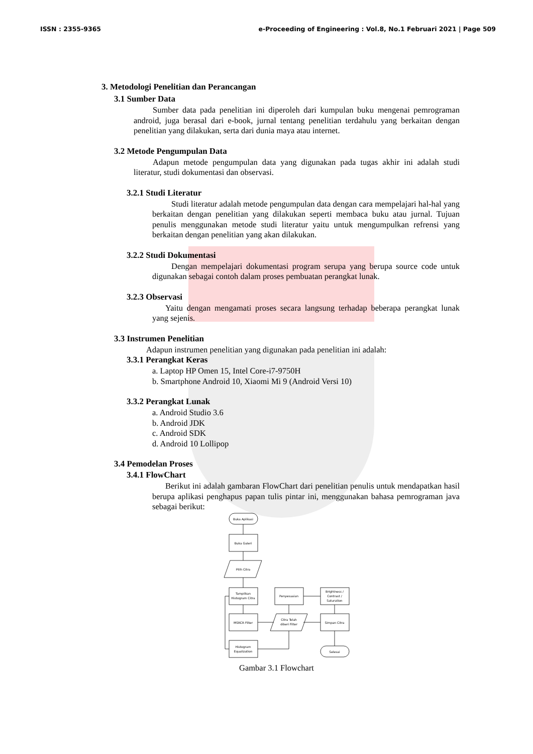ISSN : 2355-9365 e-Proceeding of Engineering : Vol.8, No.1 Februari 2021 | Page 509
3. Metodologi Penelitian dan Perancangan
3.1 Sumber Data
Sumber data pada penelitian ini diperoleh dari kumpulan buku mengenai pemrograman android, juga berasal dari e-book, jurnal tentang penelitian terdahulu yang berkaitan dengan penelitian yang dilakukan, serta dari dunia maya atau internet.
3.2 Metode Pengumpulan Data
Adapun metode pengumpulan data yang digunakan pada tugas akhir ini adalah studi literatur, studi dokumentasi dan observasi.
3.2.1 Studi Literatur
Studi literatur adalah metode pengumpulan data dengan cara mempelajari hal-hal yang berkaitan dengan penelitian yang dilakukan seperti membaca buku atau jurnal. Tujuan penulis menggunakan metode studi literatur yaitu untuk mengumpulkan refrensi yang berkaitan dengan penelitian yang akan dilakukan.
3.2.2 Studi Dokumentasi
Dengan mempelajari dokumentasi program serupa yang berupa source code untuk digunakan sebagai contoh dalam proses pembuatan perangkat lunak.
3.2.3 Observasi
Yaitu dengan mengamati proses secara langsung terhadap beberapa perangkat lunak yang sejenis.
3.3 Instrumen Penelitian
Adapun instrumen penelitian yang digunakan pada penelitian ini adalah:
3.3.1 Perangkat Keras
a. Laptop HP Omen 15, Intel Core-i7-9750H
b. Smartphone Android 10, Xiaomi Mi 9 (Android Versi 10)
3.3.2 Perangkat Lunak
a. Android Studio 3.6
b. Android JDK
c. Android SDK
d. Android 10 Lollipop
3.4 Pemodelan Proses
3.4.1 FlowChart
Berikut ini adalah gambaran FlowChart dari penelitian penulis untuk mendapatkan hasil berupa aplikasi penghapus papan tulis pintar ini, menggunakan bahasa pemrograman java sebagai berikut:
Buka Aplikasi
Buka Galeri
Pilih Citra
Tampilkan
Histogram Citra
MSRCR Filter
Histogram
Equalization
Penyesuaian
Citra Telah
diberi Filter
Brightness /
Contrast /
Saturation
Simpan Citra
Selesai
Gambar 3.1 Flowchart